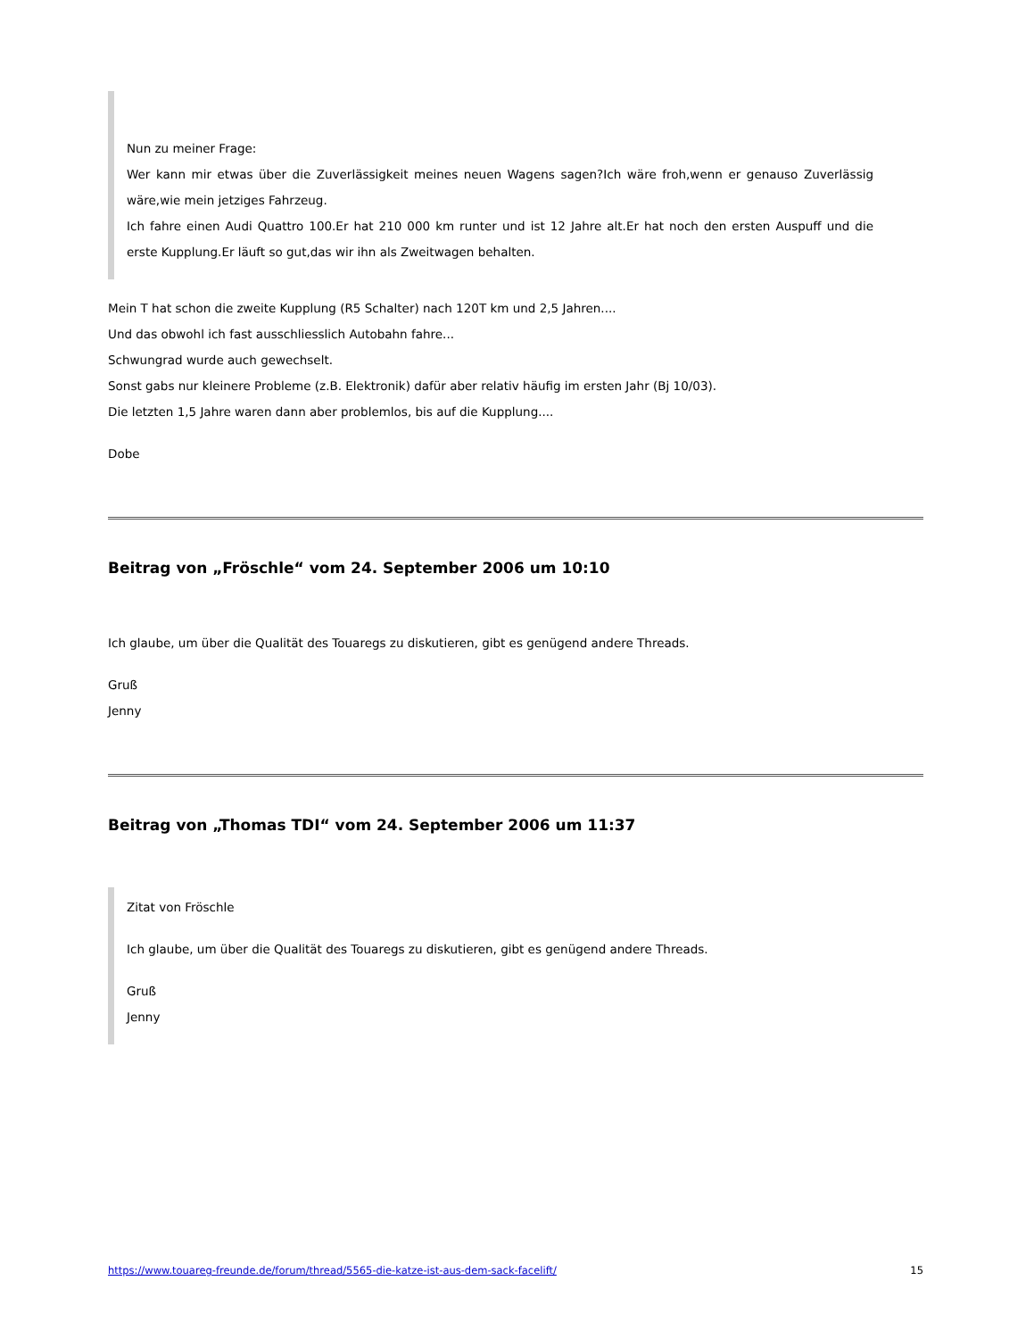Nun zu meiner Frage:
Wer kann mir etwas über die Zuverlässigkeit meines neuen Wagens sagen?Ich wäre froh,wenn er genauso Zuverlässig wäre,wie mein jetziges Fahrzeug.
Ich fahre einen Audi Quattro 100.Er hat 210 000 km runter und ist 12 Jahre alt.Er hat noch den ersten Auspuff und die erste Kupplung.Er läuft so gut,das wir ihn als Zweitwagen behalten.
Mein T hat schon die zweite Kupplung (R5 Schalter) nach 120T km und 2,5 Jahren....
Und das obwohl ich fast ausschliesslich Autobahn fahre...
Schwungrad wurde auch gewechselt.
Sonst gabs nur kleinere Probleme (z.B. Elektronik) dafür aber relativ häufig im ersten Jahr (Bj 10/03).
Die letzten 1,5 Jahre waren dann aber problemlos, bis auf die Kupplung....
Dobe
Beitrag von „Fröschle“ vom 24. September 2006 um 10:10
Ich glaube, um über die Qualität des Touaregs zu diskutieren, gibt es genügend andere Threads.
Gruß
Jenny
Beitrag von „Thomas TDI“ vom 24. September 2006 um 11:37
Zitat von Fröschle
Ich glaube, um über die Qualität des Touaregs zu diskutieren, gibt es genügend andere Threads.
Gruß
Jenny
https://www.touareg-freunde.de/forum/thread/5565-die-katze-ist-aus-dem-sack-facelift/ 15